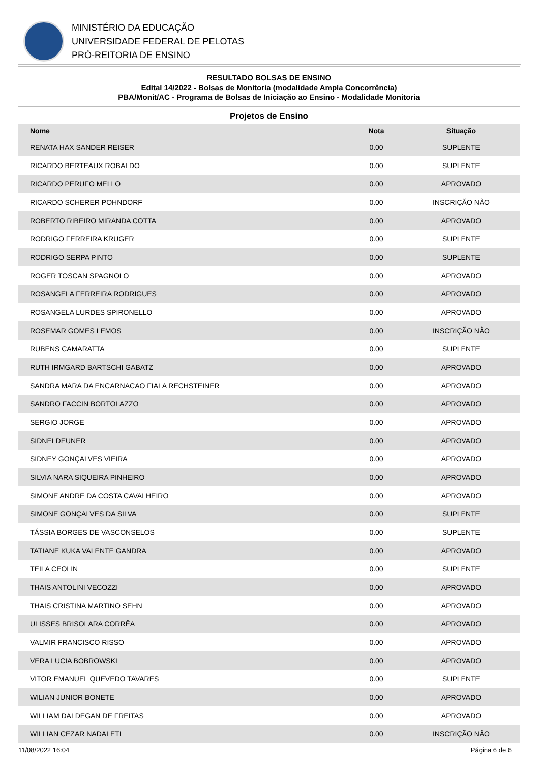MINISTÉRIO DA EDUCAÇÃO
UNIVERSIDADE FEDERAL DE PELOTAS
PRÓ-REITORIA DE ENSINO
RESULTADO BOLSAS DE ENSINO
Edital 14/2022 - Bolsas de Monitoria (modalidade Ampla Concorrência)
PBA/Monit/AC - Programa de Bolsas de Iniciação ao Ensino - Modalidade Monitoria
Projetos de Ensino
| Nome | Nota | Situação |
| --- | --- | --- |
| RENATA HAX SANDER REISER | 0.00 | SUPLENTE |
| RICARDO BERTEAUX ROBALDO | 0.00 | SUPLENTE |
| RICARDO PERUFO MELLO | 0.00 | APROVADO |
| RICARDO SCHERER POHNDORF | 0.00 | INSCRIÇÃO NÃO |
| ROBERTO RIBEIRO MIRANDA COTTA | 0.00 | APROVADO |
| RODRIGO FERREIRA KRUGER | 0.00 | SUPLENTE |
| RODRIGO SERPA PINTO | 0.00 | SUPLENTE |
| ROGER TOSCAN SPAGNOLO | 0.00 | APROVADO |
| ROSANGELA FERREIRA RODRIGUES | 0.00 | APROVADO |
| ROSANGELA LURDES SPIRONELLO | 0.00 | APROVADO |
| ROSEMAR GOMES LEMOS | 0.00 | INSCRIÇÃO NÃO |
| RUBENS CAMARATTA | 0.00 | SUPLENTE |
| RUTH IRMGARD BARTSCHI GABATZ | 0.00 | APROVADO |
| SANDRA MARA DA ENCARNACAO FIALA RECHSTEINER | 0.00 | APROVADO |
| SANDRO FACCIN BORTOLAZZO | 0.00 | APROVADO |
| SERGIO JORGE | 0.00 | APROVADO |
| SIDNEI DEUNER | 0.00 | APROVADO |
| SIDNEY GONÇALVES VIEIRA | 0.00 | APROVADO |
| SILVIA NARA SIQUEIRA PINHEIRO | 0.00 | APROVADO |
| SIMONE ANDRE DA COSTA CAVALHEIRO | 0.00 | APROVADO |
| SIMONE GONÇALVES DA SILVA | 0.00 | SUPLENTE |
| TÁSSIA BORGES DE VASCONSELOS | 0.00 | SUPLENTE |
| TATIANE KUKA VALENTE GANDRA | 0.00 | APROVADO |
| TEILA CEOLIN | 0.00 | SUPLENTE |
| THAIS ANTOLINI VECOZZI | 0.00 | APROVADO |
| THAIS CRISTINA MARTINO SEHN | 0.00 | APROVADO |
| ULISSES BRISOLARA CORRÊA | 0.00 | APROVADO |
| VALMIR FRANCISCO RISSO | 0.00 | APROVADO |
| VERA LUCIA BOBROWSKI | 0.00 | APROVADO |
| VITOR EMANUEL QUEVEDO TAVARES | 0.00 | SUPLENTE |
| WILIAN JUNIOR BONETE | 0.00 | APROVADO |
| WILLIAM DALDEGAN DE FREITAS | 0.00 | APROVADO |
| WILLIAN CEZAR NADALETI | 0.00 | INSCRIÇÃO NÃO |
11/08/2022 16:04 Página 6 de 6